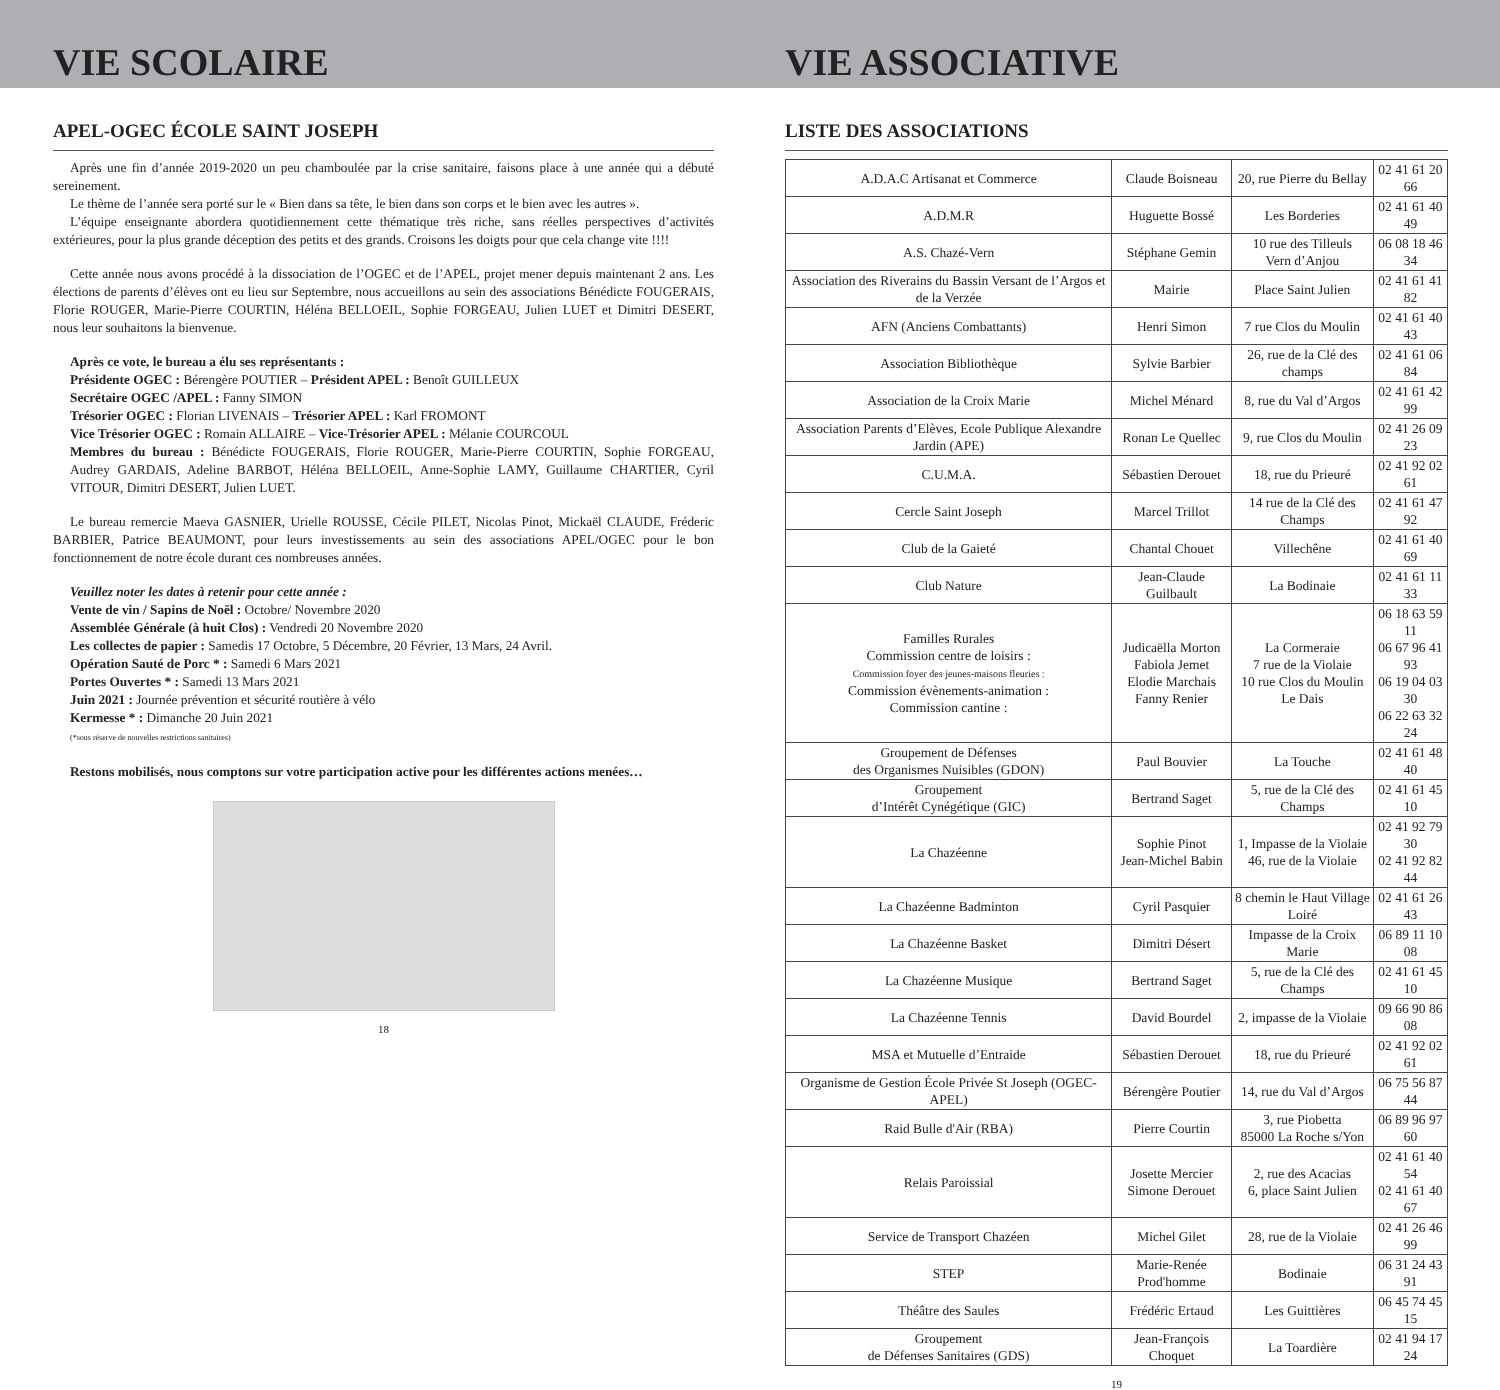VIE SCOLAIRE VIE ASSOCIATIVE
APEL-OGEC ÉCOLE SAINT JOSEPH
Après une fin d’année 2019-2020 un peu chamboulée par la crise sanitaire, faisons place à une année qui a débuté sereinement.
Le thème de l’année sera porté sur le « Bien dans sa tête, le bien dans son corps et le bien avec les autres ».
L’équipe enseignante abordera quotidiennement cette thématique très riche, sans réelles perspectives d’activités extérieures, pour la plus grande déception des petits et des grands. Croisons les doigts pour que cela change vite !!!!
Cette année nous avons procédé à la dissociation de l’OGEC et de l’APEL, projet mener depuis maintenant 2 ans. Les élections de parents d’élèves ont eu lieu sur Septembre, nous accueillons au sein des associations Bénédicte FOUGERAIS, Florie ROUGER, Marie-Pierre COURTIN, Héléna BELLOEIL, Sophie FORGEAU, Julien LUET et Dimitri DESERT, nous leur souhaitons la bienvenue.
Après ce vote, le bureau a élu ses représentants :
Présidente OGEC : Bérengère POUTIER – Président APEL : Benoît GUILLEUX
Secrétaire OGEC /APEL : Fanny SIMON
Trésorier OGEC : Florian LIVENAIS – Trésorier APEL : Karl FROMONT
Vice Trésorier OGEC : Romain ALLAIRE – Vice-Trésorier APEL : Mélanie COURCOUL
Membres du bureau : Bénédicte FOUGERAIS, Florie ROUGER, Marie-Pierre COURTIN, Sophie FORGEAU, Audrey GARDAIS, Adeline BARBOT, Héléna BELLOEIL, Anne-Sophie LAMY, Guillaume CHARTIER, Cyril VITOUR, Dimitri DESERT, Julien LUET.
Le bureau remercie Maeva GASNIER, Urielle ROUSSE, Cécile PILET, Nicolas Pinot, Mickaël CLAUDE, Fréderic BARBIER, Patrice BEAUMONT, pour leurs investissements au sein des associations APEL/OGEC pour le bon fonctionnement de notre école durant ces nombreuses années.
Veuillez noter les dates à retenir pour cette année :
Vente de vin / Sapins de Noël : Octobre/ Novembre 2020
Assemblée Générale (à huit Clos) : Vendredi 20 Novembre 2020
Les collectes de papier : Samedis 17 Octobre, 5 Décembre, 20 Février, 13 Mars, 24 Avril.
Opération Sauté de Porc * : Samedi 6 Mars 2021
Portes Ouvertes * : Samedi 13 Mars 2021
Juin 2021 : Journée prévention et sécurité routière à vélo
Kermesse * : Dimanche 20 Juin 2021
(*sous réserve de nouvelles restrictions sanitaires)
Restons mobilisés, nous comptons sur votre participation active pour les différentes actions menées…
18
LISTE DES ASSOCIATIONS
| A.D.A.C Artisanat et Commerce | Claude Boisneau | 20, rue Pierre du Bellay | 02 41 61 20 66 |
| A.D.M.R | Huguette Bossé | Les Borderies | 02 41 61 40 49 |
| A.S. Chazé-Vern | Stéphane Gemin | 10 rue des Tilleuls Vern d’Anjou | 06 08 18 46 34 |
| Association des Riverains du Bassin Versant de l’Argos et de la Verzée | Mairie | Place Saint Julien | 02 41 61 41 82 |
| AFN (Anciens Combattants) | Henri Simon | 7 rue Clos du Moulin | 02 41 61 40 43 |
| Association Bibliothèque | Sylvie Barbier | 26, rue de la Clé des champs | 02 41 61 06 84 |
| Association de la Croix Marie | Michel Ménard | 8, rue du Val d’Argos | 02 41 61 42 99 |
| Association Parents d’Elèves, Ecole Publique Alexandre Jardin (APE) | Ronan Le Quellec | 9, rue Clos du Moulin | 02 41 26 09 23 |
| C.U.M.A. | Sébastien Derouet | 18, rue du Prieuré | 02 41 92 02 61 |
| Cercle Saint Joseph | Marcel Trillot | 14 rue de la Clé des Champs | 02 41 61 47 92 |
| Club de la Gaieté | Chantal Chouet | Villechêne | 02 41 61 40 69 |
| Club Nature | Jean-Claude Guilbault | La Bodinaie | 02 41 61 11 33 |
| Familles Rurales Commission centre de loisirs : Commission foyer des jeunes-maisons fleuries : Commission évènements-animation : Commission cantine : | Judicaëlla Morton Fabiola Jemet Elodie Marchais Fanny Renier | La Cormeraie 7 rue de la Violaie 10 rue Clos du Moulin Le Dais | 06 18 63 59 11 06 67 96 41 93 06 19 04 03 30 06 22 63 32 24 |
| Groupement de Défenses des Organismes Nuisibles (GDON) | Paul Bouvier | La Touche | 02 41 61 48 40 |
| Groupement d’Intérêt Cynégétique (GIC) | Bertrand Saget | 5, rue de la Clé des Champs | 02 41 61 45 10 |
| La Chazéenne | Sophie Pinot Jean-Michel Babin | 1, Impasse de la Violaie 46, rue de la Violaie | 02 41 92 79 30 02 41 92 82 44 |
| La Chazéenne Badminton | Cyril Pasquier | 8 chemin le Haut Village Loiré | 02 41 61 26 43 |
| La Chazéenne Basket | Dimitri Désert | Impasse de la Croix Marie | 06 89 11 10 08 |
| La Chazéenne Musique | Bertrand Saget | 5, rue de la Clé des Champs | 02 41 61 45 10 |
| La Chazéenne Tennis | David Bourdel | 2, impasse de la Violaie | 09 66 90 86 08 |
| MSA et Mutuelle d’Entraide | Sébastien Derouet | 18, rue du Prieuré | 02 41 92 02 61 |
| Organisme de Gestion École Privée St Joseph (OGEC-APEL) | Bérengère Poutier | 14, rue du Val d’Argos | 06 75 56 87 44 |
| Raid Bulle d'Air (RBA) | Pierre Courtin | 3, rue Piobetta 85000 La Roche s/Yon | 06 89 96 97 60 |
| Relais Paroissial | Josette Mercier Simone Derouet | 2, rue des Acacias 6, place Saint Julien | 02 41 61 40 54 02 41 61 40 67 |
| Service de Transport Chazéen | Michel Gilet | 28, rue de la Violaie | 02 41 26 46 99 |
| STEP | Marie-Renée Prod'homme | Bodinaie | 06 31 24 43 91 |
| Théâtre des Saules | Frédéric Ertaud | Les Guittières | 06 45 74 45 15 |
| Groupement de Défenses Sanitaires (GDS) | Jean-François Choquet | La Toardière | 02 41 94 17 24 |
19